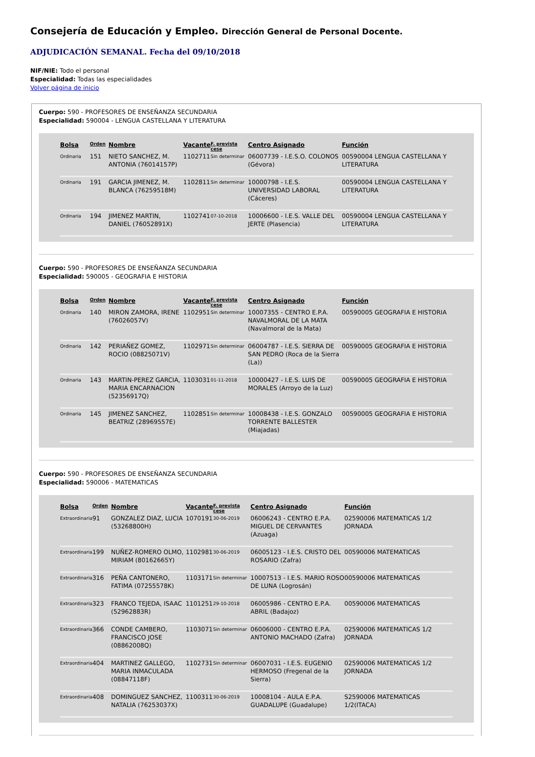Consejería de Educación y Empleo. Dirección General de Personal Docente.
ADJUDICACIÓN SEMANAL. Fecha del 09/10/2018
NIF/NIE: Todo el personal
Especialidad: Todas las especialidades
Volver página de inicio
Cuerpo: 590 - PROFESORES DE ENSEÑANZA SECUNDARIA
Especialidad: 590004 - LENGUA CASTELLANA Y LITERATURA
| Bolsa | Orden | Nombre | Vacante | F. prevista cese | Centro Asignado | Función |
| --- | --- | --- | --- | --- | --- | --- |
| Ordinaria | 151 | NIETO SANCHEZ, M. ANTONIA (76014157P) | 1102711 | Sin determinar | 06007739 - I.E.S.O. COLONOS (Gévora) | 00590004 LENGUA CASTELLANA Y LITERATURA |
| Ordinaria | 191 | GARCIA JIMENEZ, M. BLANCA (76259518M) | 1102811 | Sin determinar | 10000798 - I.E.S. UNIVERSIDAD LABORAL (Cáceres) | 00590004 LENGUA CASTELLANA Y LITERATURA |
| Ordinaria | 194 | JIMENEZ MARTIN, DANIEL (76052891X) | 1102741 | 07-10-2018 | 10006600 - I.E.S. VALLE DEL JERTE (Plasencia) | 00590004 LENGUA CASTELLANA Y LITERATURA |
Cuerpo: 590 - PROFESORES DE ENSEÑANZA SECUNDARIA
Especialidad: 590005 - GEOGRAFIA E HISTORIA
| Bolsa | Orden | Nombre | Vacante | F. prevista cese | Centro Asignado | Función |
| --- | --- | --- | --- | --- | --- | --- |
| Ordinaria | 140 | MIRON ZAMORA, IRENE (76026057V) | 1102951 | Sin determinar | 10007355 - CENTRO E.P.A. NAVALMORAL DE LA MATA (Navalmoral de la Mata) | 00590005 GEOGRAFIA E HISTORIA |
| Ordinaria | 142 | PERIAÑEZ GOMEZ, ROCIO (08825071V) | 1102971 | Sin determinar | 06004787 - I.E.S. SIERRA DE SAN PEDRO (Roca de la Sierra (La)) | 00590005 GEOGRAFIA E HISTORIA |
| Ordinaria | 143 | MARTIN-PEREZ GARCIA, MARIA ENCARNACION (52356917Q) | 1103031 | 01-11-2018 | 10000427 - I.E.S. LUIS DE MORALES (Arroyo de la Luz) | 00590005 GEOGRAFIA E HISTORIA |
| Ordinaria | 145 | JIMENEZ SANCHEZ, BEATRIZ (28969557E) | 1102851 | Sin determinar | 10008438 - I.E.S. GONZALO TORRENTE BALLESTER (Miajadas) | 00590005 GEOGRAFIA E HISTORIA |
Cuerpo: 590 - PROFESORES DE ENSEÑANZA SECUNDARIA
Especialidad: 590006 - MATEMATICAS
| Bolsa | Orden | Nombre | Vacante | F. prevista cese | Centro Asignado | Función |
| --- | --- | --- | --- | --- | --- | --- |
| Extraordinaria | 91 | GONZALEZ DIAZ, LUCIA (53268800H) | 1070191 | 30-06-2019 | 06006243 - CENTRO E.P.A. MIGUEL DE CERVANTES (Azuaga) | 02590006 MATEMATICAS 1/2 JORNADA |
| Extraordinaria | 199 | NUÑEZ-ROMERO OLMO, MIRIAM (80162665Y) | 1102981 | 30-06-2019 | 06005123 - I.E.S. CRISTO DEL ROSARIO (Zafra) | 00590006 MATEMATICAS |
| Extraordinaria | 316 | PEÑA CANTONERO, FATIMA (07255578K) | 1103171 | Sin determinar | 10007513 - I.E.S. MARIO ROSO DE LUNA (Logrosán) | 00590006 MATEMATICAS |
| Extraordinaria | 323 | FRANCO TEJEDA, ISAAC (52962883R) | 1101251 | 29-10-2018 | 06005986 - CENTRO E.P.A. ABRIL (Badajoz) | 00590006 MATEMATICAS |
| Extraordinaria | 366 | CONDE CAMBERO, FRANCISCO JOSE (08862008Q) | 1103071 | Sin determinar | 06006000 - CENTRO E.P.A. ANTONIO MACHADO (Zafra) | 02590006 MATEMATICAS 1/2 JORNADA |
| Extraordinaria | 404 | MARTINEZ GALLEGO, MARIA INMACULADA (08847118F) | 1102731 | Sin determinar | 06007031 - I.E.S. EUGENIO HERMOSO (Fregenal de la Sierra) | 02590006 MATEMATICAS 1/2 JORNADA |
| Extraordinaria | 408 | DOMINGUEZ SANCHEZ, NATALIA (76253037X) | 1100311 | 30-06-2019 | 10008104 - AULA E.P.A. GUADALUPE (Guadalupe) | S2590006 MATEMATICAS 1/2(ITACA) |